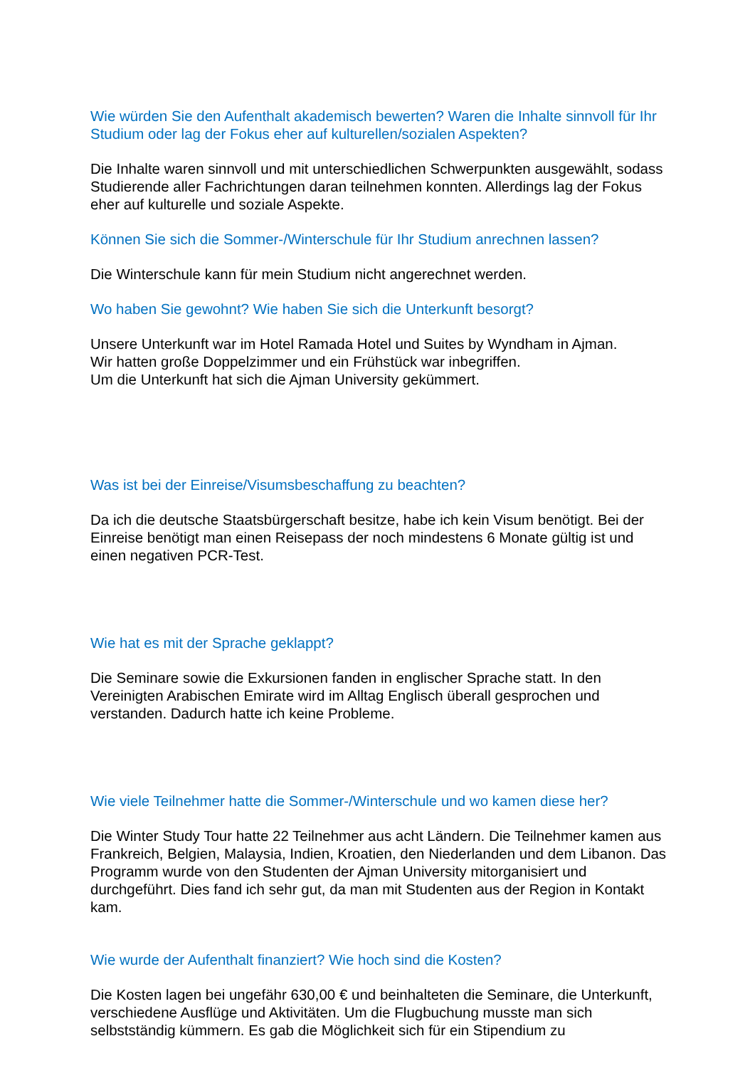Wie würden Sie den Aufenthalt akademisch bewerten? Waren die Inhalte sinnvoll für Ihr Studium oder lag der Fokus eher auf kulturellen/sozialen Aspekten?
Die Inhalte waren sinnvoll und mit unterschiedlichen Schwerpunkten ausgewählt, sodass Studierende aller Fachrichtungen daran teilnehmen konnten. Allerdings lag der Fokus eher auf kulturelle und soziale Aspekte.
Können Sie sich die Sommer-/Winterschule für Ihr Studium anrechnen lassen?
Die Winterschule kann für mein Studium nicht angerechnet werden.
Wo haben Sie gewohnt? Wie haben Sie sich die Unterkunft besorgt?
Unsere Unterkunft war im Hotel Ramada Hotel und Suites by Wyndham in Ajman.
Wir hatten große Doppelzimmer und ein Frühstück war inbegriffen.
Um die Unterkunft hat sich die Ajman University gekümmert.
Was ist bei der Einreise/Visumsbeschaffung zu beachten?
Da ich die deutsche Staatsbürgerschaft besitze, habe ich kein Visum benötigt. Bei der Einreise benötigt man einen Reisepass der noch mindestens 6 Monate gültig ist und einen negativen PCR-Test.
Wie hat es mit der Sprache geklappt?
Die Seminare sowie die Exkursionen fanden in englischer Sprache statt. In den Vereinigten Arabischen Emirate wird im Alltag Englisch überall gesprochen und verstanden. Dadurch hatte ich keine Probleme.
Wie viele Teilnehmer hatte die Sommer-/Winterschule und wo kamen diese her?
Die Winter Study Tour hatte 22 Teilnehmer aus acht Ländern. Die Teilnehmer kamen aus Frankreich, Belgien, Malaysia, Indien, Kroatien, den Niederlanden und dem Libanon. Das Programm wurde von den Studenten der Ajman University mitorganisiert und durchgeführt. Dies fand ich sehr gut, da man mit Studenten aus der Region in Kontakt kam.
Wie wurde der Aufenthalt finanziert? Wie hoch sind die Kosten?
Die Kosten lagen bei ungefähr 630,00 € und beinhalteten die Seminare, die Unterkunft, verschiedene Ausflüge und Aktivitäten. Um die Flugbuchung musste man sich selbstständig kümmern. Es gab die Möglichkeit sich für ein Stipendium zu